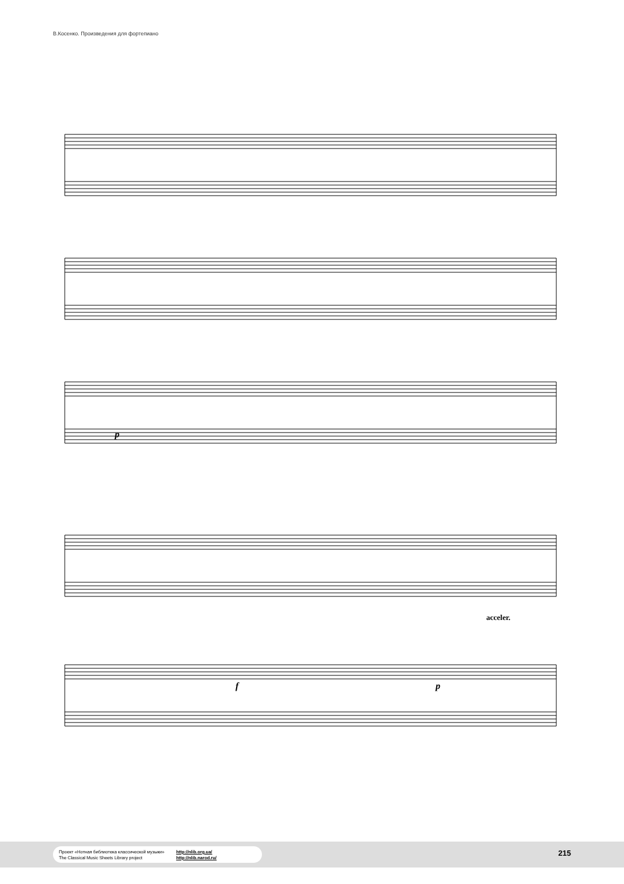В.Косенко. Произведения для фортепиано
p
acceler.
f p
Проект «Нотная библиотека классической музыки»
The Classical Music Sheets Library project
http://nlib.org.ua/
http://nlib.narod.ru/
215